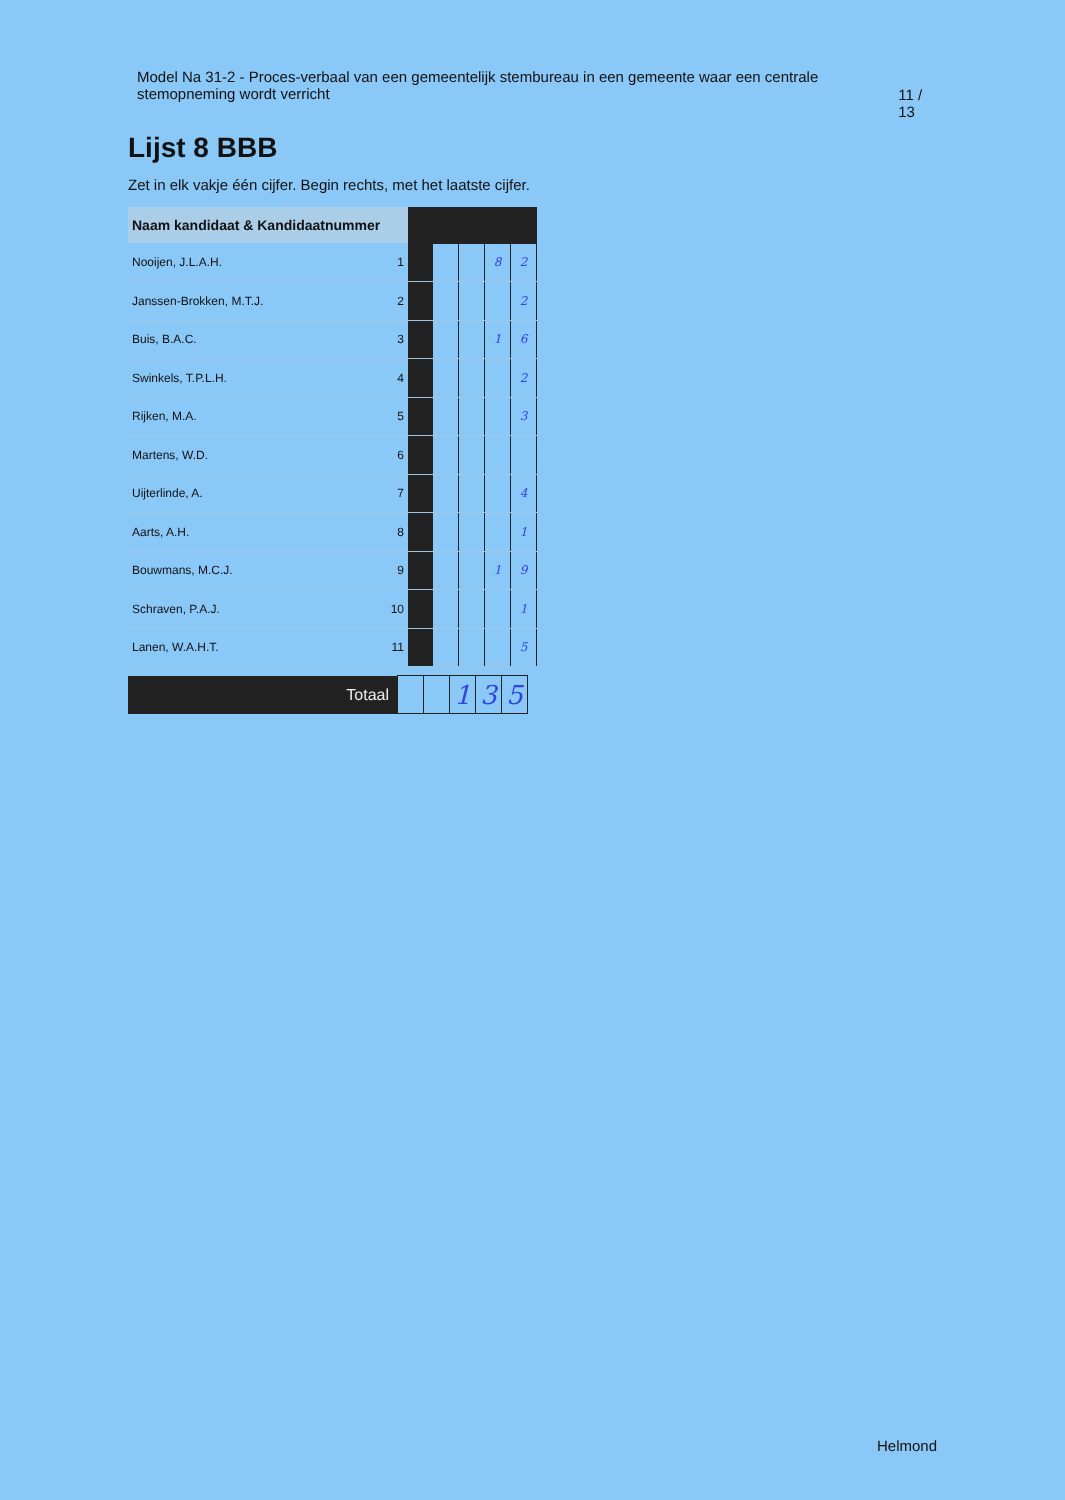Model Na 31-2 - Proces-verbaal van een gemeentelijk stembureau in een gemeente waar een centrale stemopneming wordt verricht
11 / 13
Lijst 8 BBB
Zet in elk vakje één cijfer. Begin rechts, met het laatste cijfer.
| Naam kandidaat & Kandidaatnummer | | | | | | |
| --- | --- | --- | --- | --- | --- | --- |
| Nooijen, J.L.A.H. | 1 | | | | 8 | 2 |
| Janssen-Brokken, M.T.J. | 2 | | | | | 2 |
| Buis, B.A.C. | 3 | | | | 1 | 6 |
| Swinkels, T.P.L.H. | 4 | | | | | 2 |
| Rijken, M.A. | 5 | | | | | 3 |
| Martens, W.D. | 6 | | | | | |
| Uijterlinde, A. | 7 | | | | | 4 |
| Aarts, A.H. | 8 | | | | | 1 |
| Bouwmans, M.C.J. | 9 | | | | 1 | 9 |
| Schraven, P.A.J. | 10 | | | | | 1 |
| Lanen, W.A.H.T. | 11 | | | | | 5 |
| Totaal | | | 1 | 3 | 5 |
Helmond